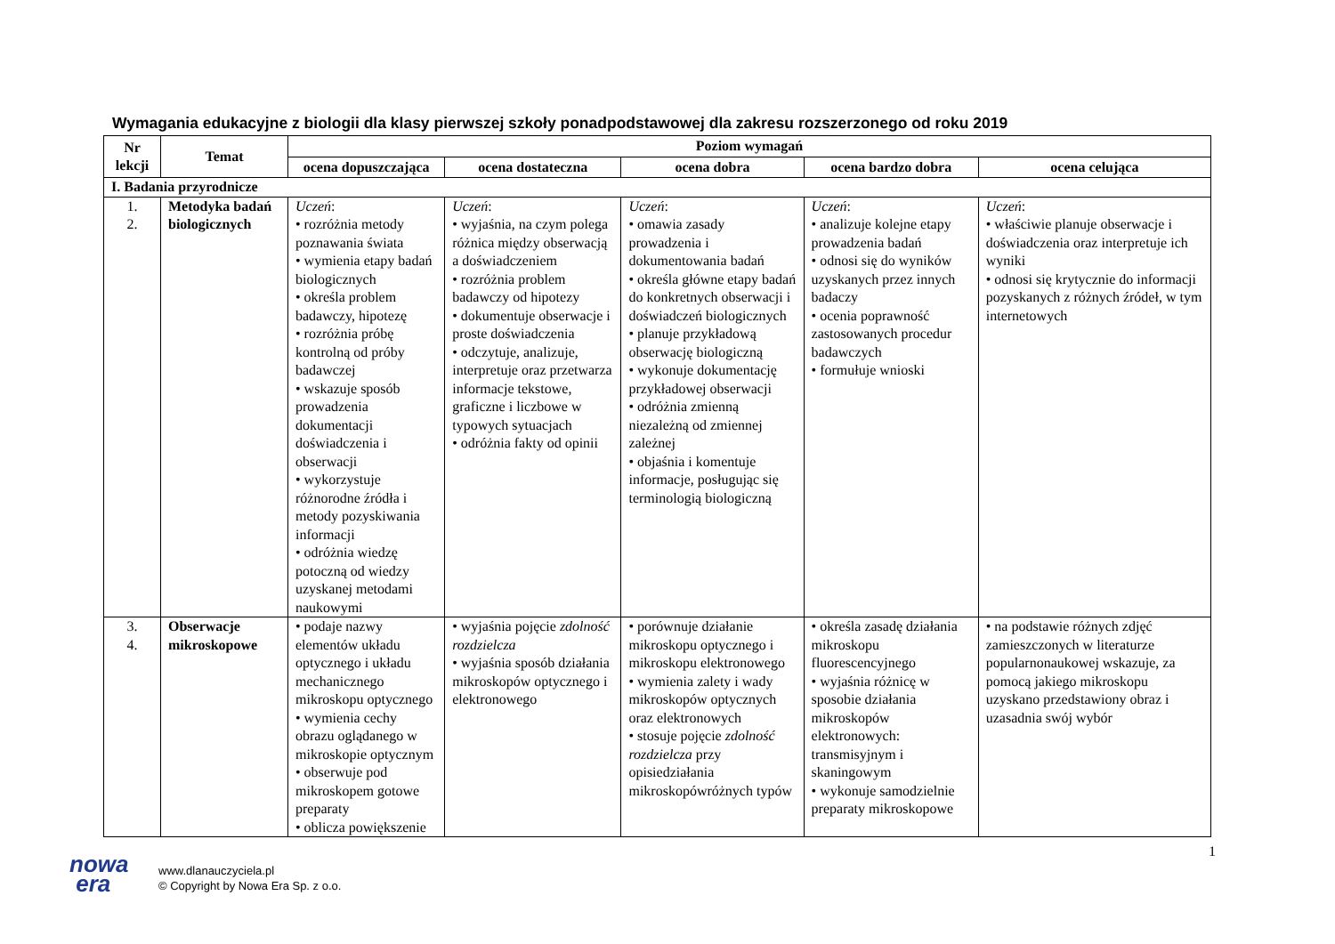Wymagania edukacyjne z biologii dla klasy pierwszej szkoły ponadpodstawowej dla zakresu rozszerzonego od roku 2019
| Nr lekcji | Temat | Poziom wymagań | | | | |
| --- | --- | --- | --- | --- | --- | --- |
| | | ocena dopuszczająca | ocena dostateczna | ocena dobra | ocena bardzo dobra | ocena celująca |
| I. Badania przyrodnicze | | | | | | |
| 1. 2. | Metodyka badań biologicznych | Uczeń : • rozróżnia metody poznawania świata • wymienia etapy badań biologicznych • określa problem badawczy, hipotezę • rozróżnia próbę kontrolną od próby badawczej • wskazuje sposób prowadzenia dokumentacji doświadczenia i obserwacji • wykorzystuje różnorodne źródła i metody pozyskiwania informacji • odróżnia wiedzę potoczną od wiedzy uzyskanej metodami naukowymi | Uczeń : • wyjaśnia, na czym polega różnica między obserwacją a doświadczeniem • rozróżnia problem badawczy od hipotezy • dokumentuje obserwacje i proste doświadczenia • odczytuje, analizuje, interpretuje oraz przetwarza informacje tekstowe, graficzne i liczbowe w typowych sytuacjach • odróżnia fakty od opinii | Uczeń : • omawia zasady prowadzenia i dokumentowania badań • określa główne etapy badań do konkretnych obserwacji i doświadczeń biologicznych • planuje przykładową obserwację biologiczną • wykonuje dokumentację przykładowej obserwacji • odróżnia zmienną niezależną od zmiennej zależnej • objaśnia i komentuje informacje, posługując się terminologią biologiczną | Uczeń : • analizuje kolejne etapy prowadzenia badań • odnosi się do wyników uzyskanych przez innych badaczy • ocenia poprawność zastosowanych procedur badawczych • formułuje wnioski | Uczeń : • właściwie planuje obserwacje i doświadczenia oraz interpretuje ich wyniki • odnosi się krytycznie do informacji pozyskanych z różnych źródeł, w tym internetowych |
| 3. 4. | Obserwacje mikroskopowe | • podaje nazwy elementów układu optycznego i układu mechanicznego mikroskopu optycznego • wymienia cechy obrazu oglądanego w mikroskopie optycznym • obserwuje pod mikroskopem gotowe preparaty • oblicza powiększenie | • wyjaśnia pojęcie zdolność rozdzielcza • wyjaśnia sposób działania mikroskopów optycznego i elektronowego | • porównuje działanie mikroskopu optycznego i mikroskopu elektronowego • wymienia zalety i wady mikroskopów optycznych oraz elektronowych • stosuje pojęcie zdolność rozdzielcza przy opisiedziałania mikroskopówróżnych typów | • określa zasadę działania mikroskopu fluorescencyjnego • wyjaśnia różnicę w sposobie działania mikroskopów elektronowych: transmisyjnym i skaningowym • wykonuje samodzielnie preparaty mikroskopowe | • na podstawie różnych zdjęć zamieszczonych w literaturze popularnonaukowej wskazuje, za pomocą jakiego mikroskopu uzyskano przedstawiony obraz i uzasadnia swój wybór |
1
nowa
era
www.dlanauczyciela.pl
© Copyright by Nowa Era Sp. z o.o.